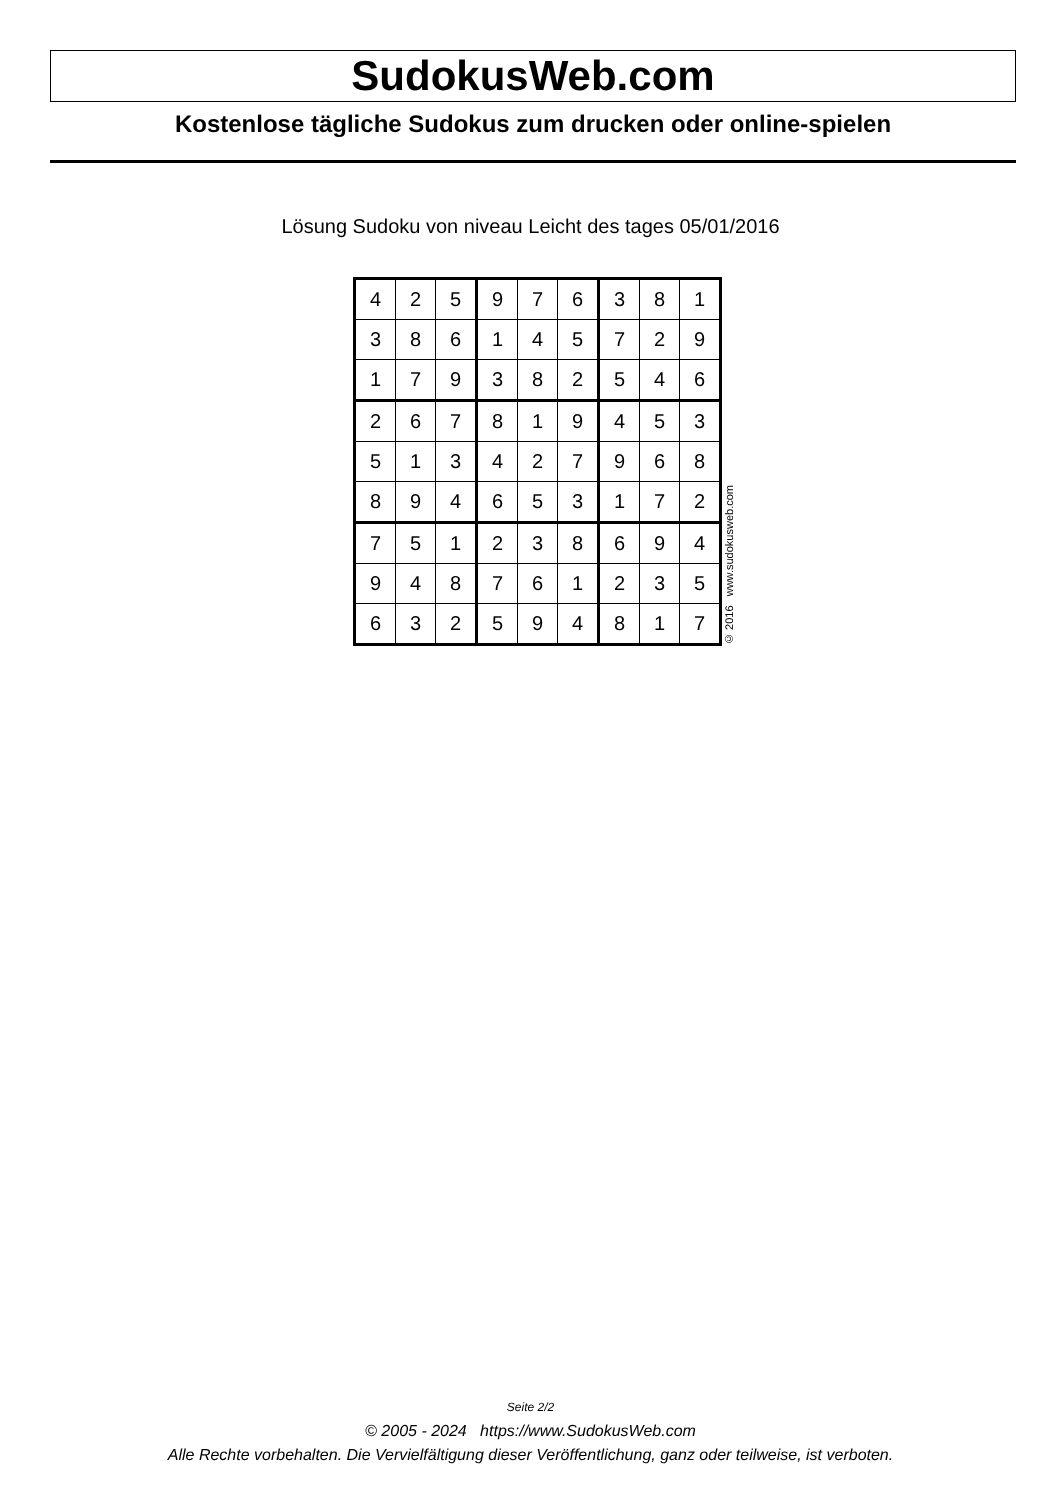SudokusWeb.com
Kostenlose tägliche Sudokus zum drucken oder online-spielen
Lösung Sudoku von niveau Leicht des tages 05/01/2016
| 4 | 2 | 5 | 9 | 7 | 6 | 3 | 8 | 1 |
| 3 | 8 | 6 | 1 | 4 | 5 | 7 | 2 | 9 |
| 1 | 7 | 9 | 3 | 8 | 2 | 5 | 4 | 6 |
| 2 | 6 | 7 | 8 | 1 | 9 | 4 | 5 | 3 |
| 5 | 1 | 3 | 4 | 2 | 7 | 9 | 6 | 8 |
| 8 | 9 | 4 | 6 | 5 | 3 | 1 | 7 | 2 |
| 7 | 5 | 1 | 2 | 3 | 8 | 6 | 9 | 4 |
| 9 | 4 | 8 | 7 | 6 | 1 | 2 | 3 | 5 |
| 6 | 3 | 2 | 5 | 9 | 4 | 8 | 1 | 7 |
© 2016 www.sudokusweb.com
Seite 2/2
© 2005 - 2024 https://www.SudokusWeb.com
Alle Rechte vorbehalten. Die Vervielfältigung dieser Veröffentlichung, ganz oder teilweise, ist verboten.